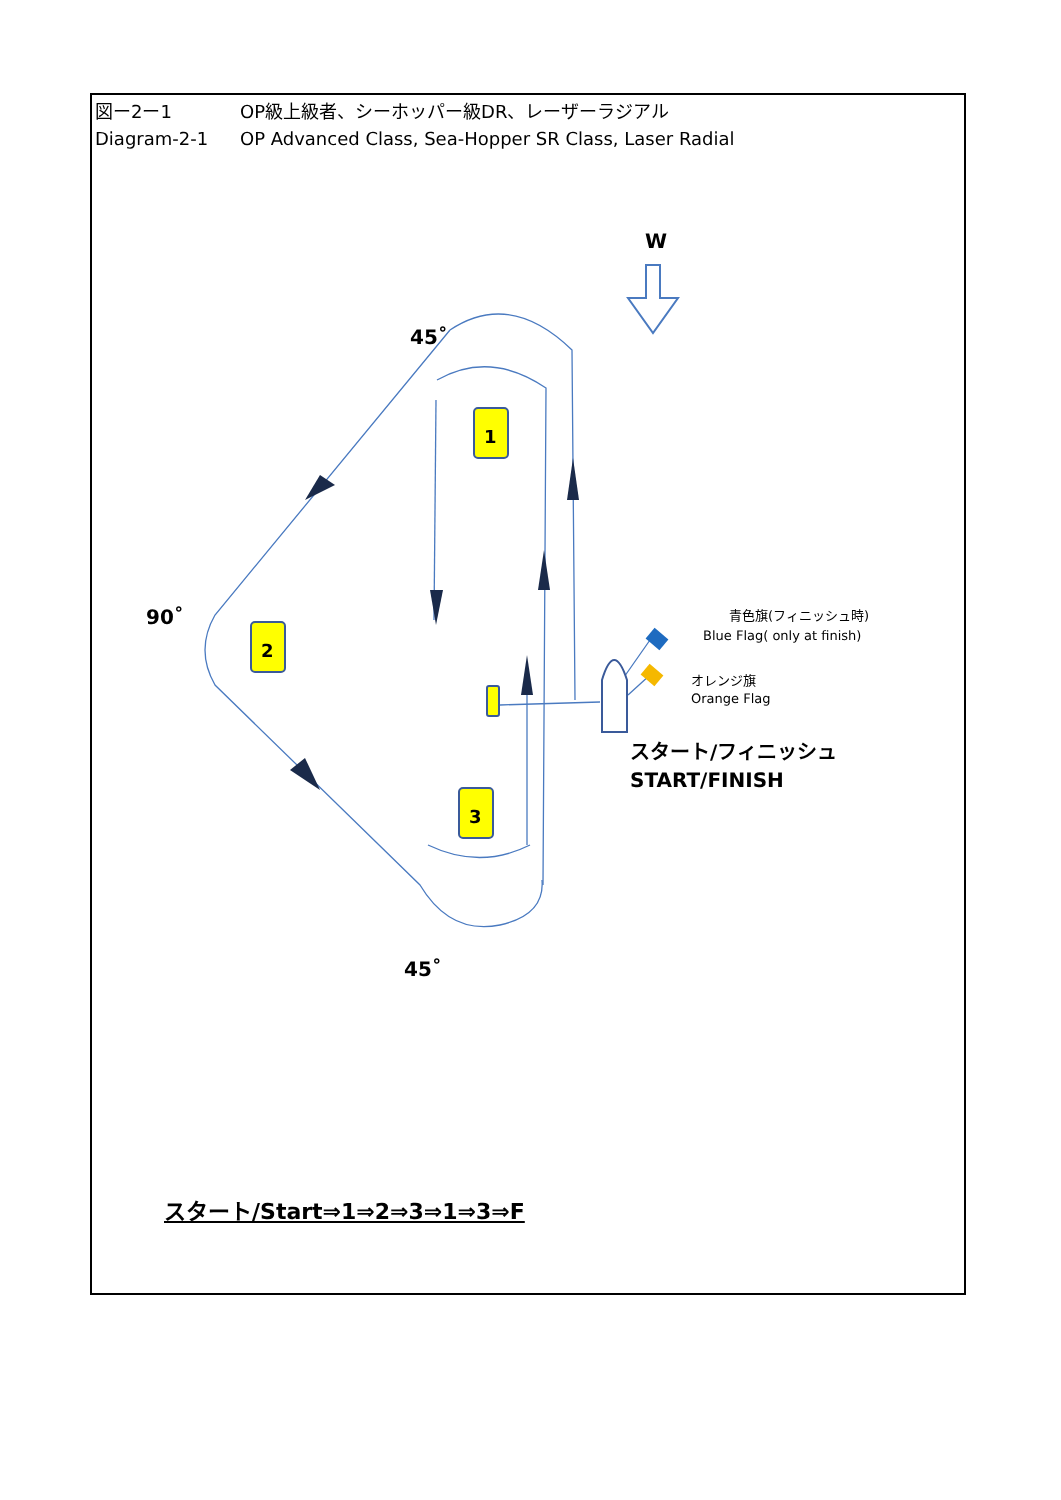1
2
3
図ー2ー1 OP級上級者、シーホッパー級DR、レーザーラジアル
Diagram-2-1 OP Advanced Class, Sea-Hopper SR Class, Laser Radial
W
45˚
90˚
45˚
　　青色旗(フィニッシュ時)
Blue Flag( only at finish)
オレンジ旗
Orange Flag
スタート/フィニッシュ
START/FINISH
スタート/Start⇒1⇒2⇒3⇒1⇒3⇒F